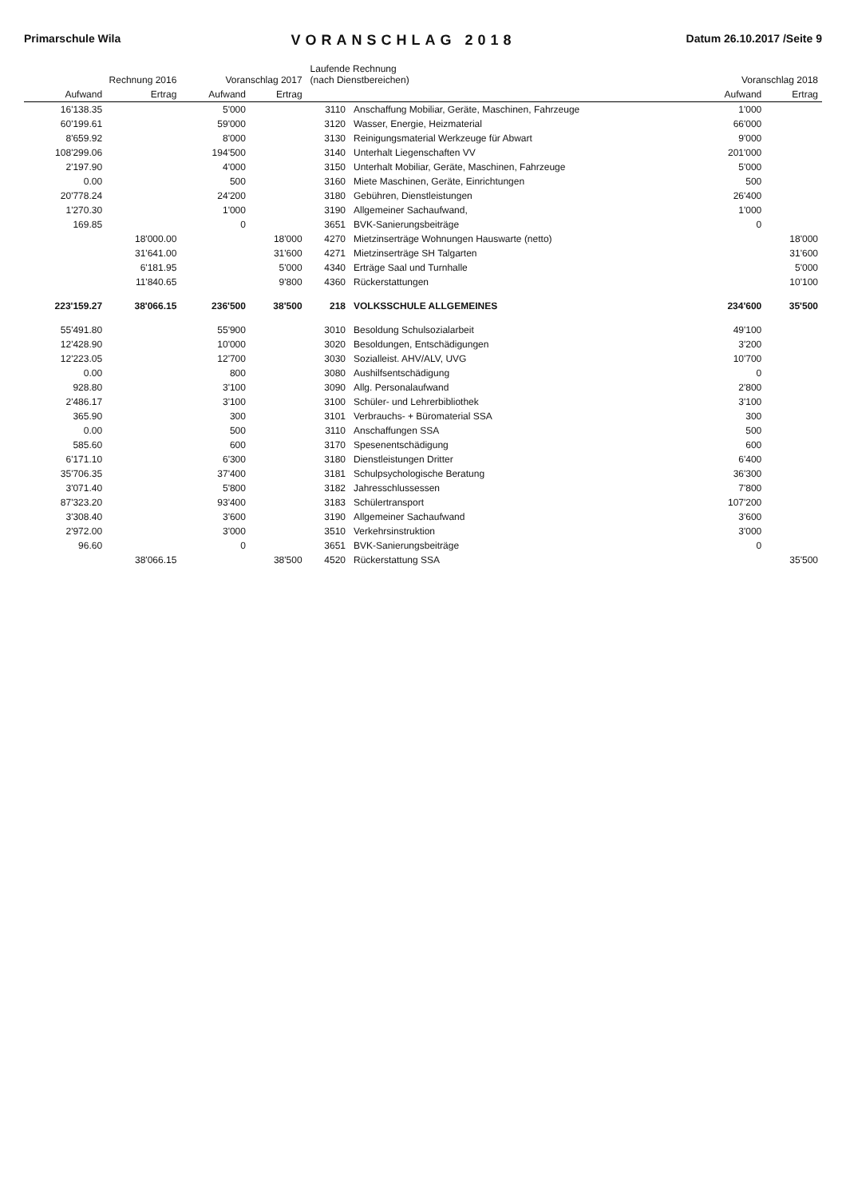Primarschule Wila VORANSCHLAG 2018 Datum 26.10.2017 /Seite 9
| Rechnung 2016 | | Voranschlag 2017 | | Laufende Rechnung (nach Dienstbereichen) | | Voranschlag 2018 | |
| --- | --- | --- | --- | --- | --- | --- | --- |
| Aufwand | Ertrag | Aufwand | Ertrag | | | Aufwand | Ertrag |
| 16'138.35 | | 5'000 | | 3110 | Anschaffung Mobiliar, Geräte, Maschinen, Fahrzeuge | 1'000 | |
| 60'199.61 | | 59'000 | | 3120 | Wasser, Energie, Heizmaterial | 66'000 | |
| 8'659.92 | | 8'000 | | 3130 | Reinigungsmaterial Werkzeuge für Abwart | 9'000 | |
| 108'299.06 | | 194'500 | | 3140 | Unterhalt Liegenschaften VV | 201'000 | |
| 2'197.90 | | 4'000 | | 3150 | Unterhalt Mobiliar, Geräte, Maschinen, Fahrzeuge | 5'000 | |
| 0.00 | | 500 | | 3160 | Miete Maschinen, Geräte, Einrichtungen | 500 | |
| 20'778.24 | | 24'200 | | 3180 | Gebühren, Dienstleistungen | 26'400 | |
| 1'270.30 | | 1'000 | | 3190 | Allgemeiner Sachaufwand, | 1'000 | |
| 169.85 | | 0 | | 3651 | BVK-Sanierungsbeiträge | 0 | |
| | 18'000.00 | | 18'000 | 4270 | Mietzinserträge Wohnungen Hauswarte (netto) | | 18'000 |
| | 31'641.00 | | 31'600 | 4271 | Mietzinserträge SH Talgarten | | 31'600 |
| | 6'181.95 | | 5'000 | 4340 | Erträge Saal und Turnhalle | | 5'000 |
| | 11'840.65 | | 9'800 | 4360 | Rückerstattungen | | 10'100 |
| 223'159.27 | 38'066.15 | 236'500 | 38'500 | 218 | VOLKSSCHULE ALLGEMEINES | 234'600 | 35'500 |
| 55'491.80 | | 55'900 | | 3010 | Besoldung Schulsozialarbeit | 49'100 | |
| 12'428.90 | | 10'000 | | 3020 | Besoldungen, Entschädigungen | 3'200 | |
| 12'223.05 | | 12'700 | | 3030 | Sozialleist. AHV/ALV, UVG | 10'700 | |
| 0.00 | | 800 | | 3080 | Aushilfsentschädigung | 0 | |
| 928.80 | | 3'100 | | 3090 | Allg. Personalaufwand | 2'800 | |
| 2'486.17 | | 3'100 | | 3100 | Schüler- und Lehrerbibliothek | 3'100 | |
| 365.90 | | 300 | | 3101 | Verbrauchs- + Büromaterial SSA | 300 | |
| 0.00 | | 500 | | 3110 | Anschaffungen SSA | 500 | |
| 585.60 | | 600 | | 3170 | Spesenentschädigung | 600 | |
| 6'171.10 | | 6'300 | | 3180 | Dienstleistungen Dritter | 6'400 | |
| 35'706.35 | | 37'400 | | 3181 | Schulpsychologische Beratung | 36'300 | |
| 3'071.40 | | 5'800 | | 3182 | Jahresschlussessen | 7'800 | |
| 87'323.20 | | 93'400 | | 3183 | Schülertransport | 107'200 | |
| 3'308.40 | | 3'600 | | 3190 | Allgemeiner Sachaufwand | 3'600 | |
| 2'972.00 | | 3'000 | | 3510 | Verkehrsinstruktion | 3'000 | |
| 96.60 | | 0 | | 3651 | BVK-Sanierungsbeiträge | 0 | |
| | 38'066.15 | | 38'500 | 4520 | Rückerstattung SSA | | 35'500 |